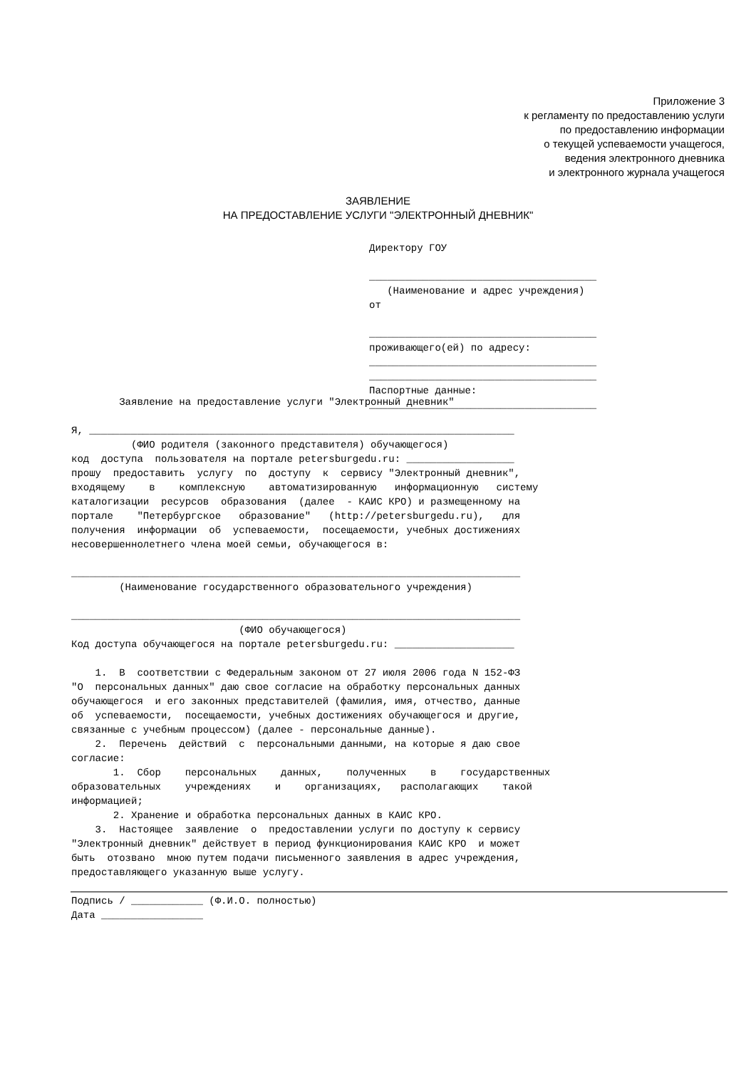Приложение 3
к регламенту по предоставлению услуги
по предоставлению информации
о текущей успеваемости учащегося,
ведения электронного дневника
и электронного журнала учащегося
ЗАЯВЛЕНИЕ
НА ПРЕДОСТАВЛЕНИЕ УСЛУГИ "ЭЛЕКТРОННЫЙ ДНЕВНИК"
Директору ГОУ ______________________________________ (Наименование и адрес учреждения) от ______________________________________ проживающего(ей) по адресу: ______________________________________ ______________________________________ Паспортные данные: ______________________________________
Заявление на предоставление услуги "Электронный дневник" Я, _______________________________________________________________________ (ФИО родителя (законного представителя) обучающегося) код доступа пользователя на портале petersburgedu.ru: __________________ прошу предоставить услугу по доступу к сервису "Электронный дневник", входящему в комплексную автоматизированную информационную систему каталогизации ресурсов образования (далее - КАИС КРО) и размещенному на портале "Петербургское образование" (http://petersburgedu.ru), для получения информации об успеваемости, посещаемости, учебных достижениях несовершеннолетнего члена моей семьи, обучающегося в: ___________________________________________________________________________ (Наименование государственного образовательного учреждения) ___________________________________________________________________________ (ФИО обучающегося) Код доступа обучающегося на портале petersburgedu.ru: ____________________ 1. В соответствии с Федеральным законом от 27 июля 2006 года N 152-ФЗ "О персональных данных" даю свое согласие на обработку персональных данных обучающегося и его законных представителей (фамилия, имя, отчество, данные об успеваемости, посещаемости, учебных достижениях обучающегося и другие, связанные с учебным процессом) (далее - персональные данные). 2. Перечень действий с персональными данными, на которые я даю свое согласие: 1. Сбор персональных данных, полученных в государственных образовательных учреждениях и организациях, располагающих такой информацией; 2. Хранение и обработка персональных данных в КАИС КРО. 3. Настоящее заявление о предоставлении услуги по доступу к сервису "Электронный дневник" действует в период функционирования КАИС КРО и может быть отозвано мною путем подачи письменного заявления в адрес учреждения, предоставляющего указанную выше услугу. Подпись / ____________ (Ф.И.О. полностью) Дата _________________